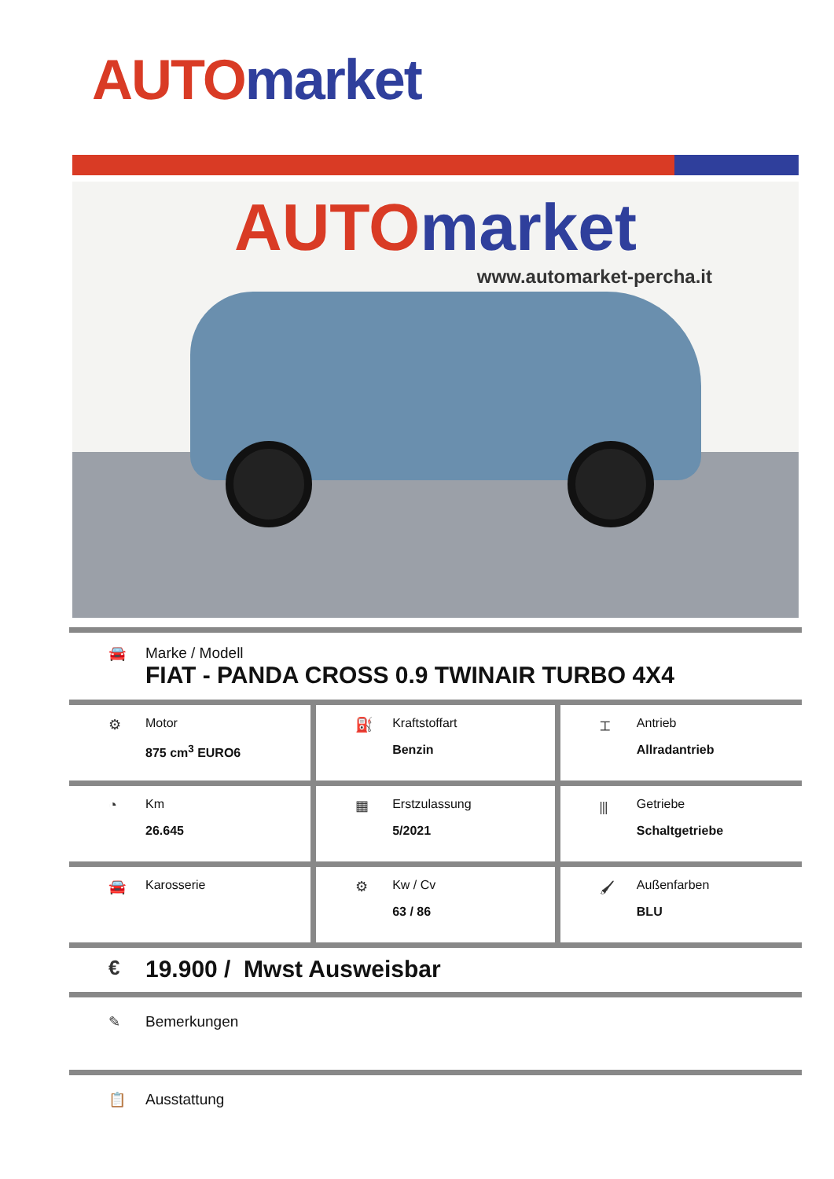AUTO market
AUTO market
www.automarket-percha.it
🚘 Marke / Modell
FIAT - PANDA CROSS 0.9 TWINAIR TURBO 4X4
| ⚙ Motor 875 cm<sup>3</sup> EURO6 | ⛽ Kraftstoffart Benzin | ⌶ Antrieb Allradantrieb |
| ◔ Km 26.645 | ▦ Erstzulassung 5/2021 | ⫴ Getriebe Schaltgetriebe |
| 🚘 Karosserie | ⚙ Kw / Cv 63 / 86 | 🖌 Außenfarben BLU |
€
19.900 / Mwst Ausweisbar
✎ Bemerkungen
📋 Ausstattung